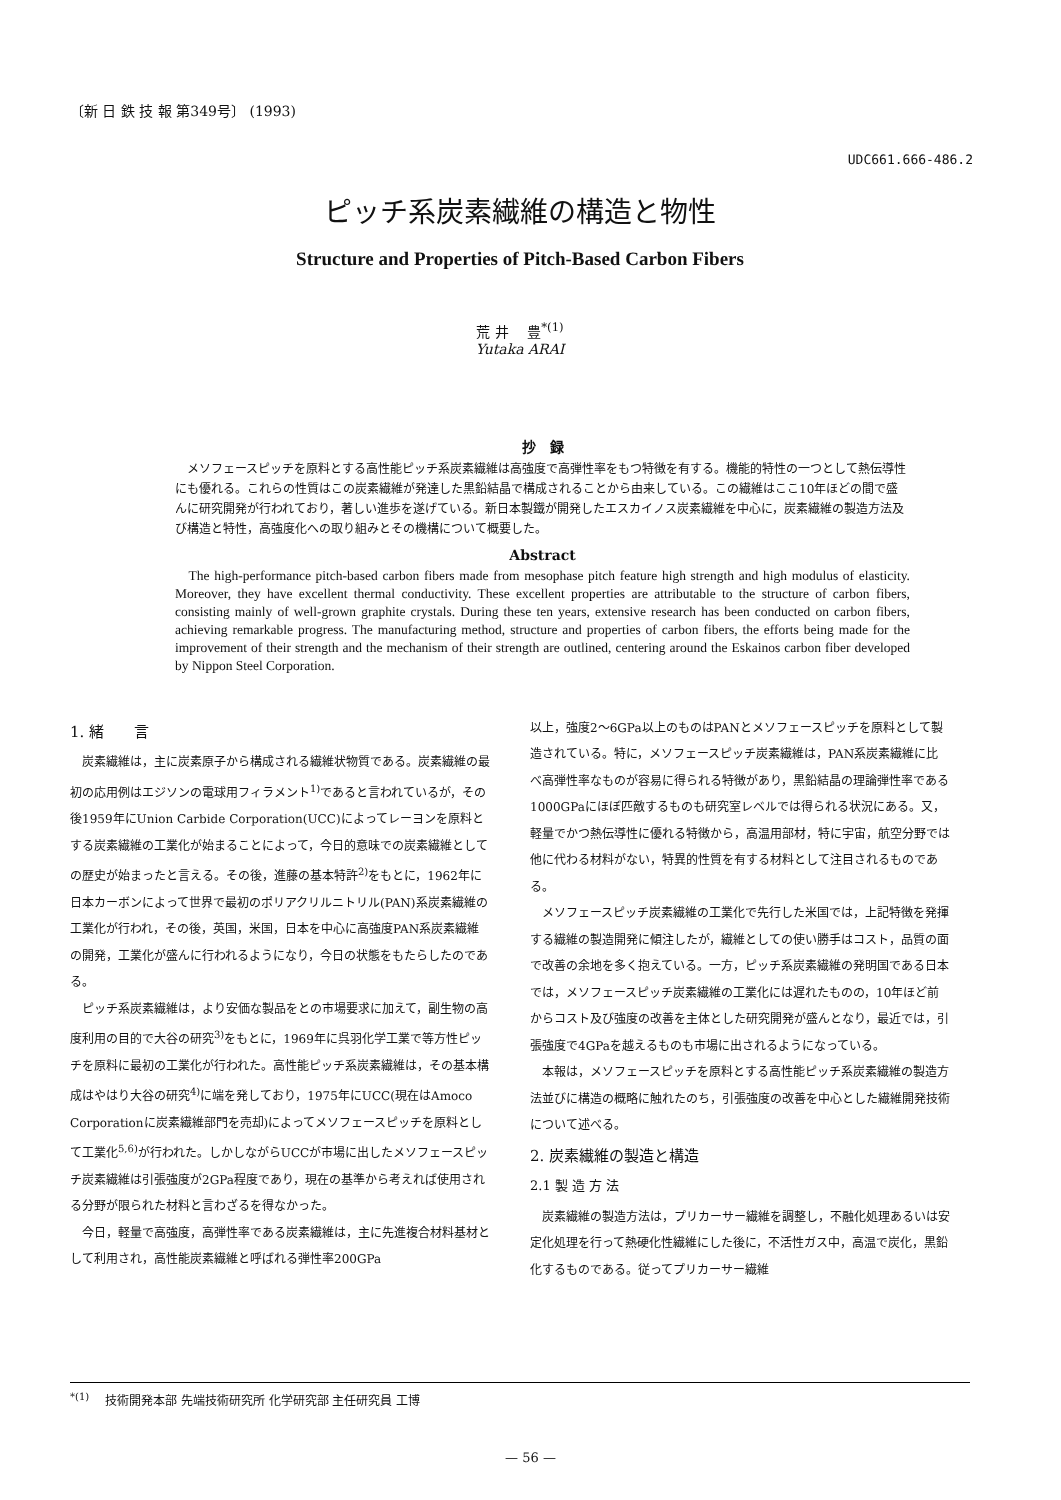〔新 日 鉄 技 報 第349号〕 (1993)
UDC661.666-486.2
ピッチ系炭素繊維の構造と物性
Structure and Properties of Pitch-Based Carbon Fibers
荒 井 　豊<sup>*(1)</sup>
Yutaka ARAI
抄　録
メソフェースピッチを原料とする高性能ピッチ系炭素繊維は高強度で高弾性率をもつ特徴を有する。機能的特性の一つとして熱伝導性にも優れる。これらの性質はこの炭素繊維が発達した黒鉛結晶で構成されることから由来している。この繊維はここ10年ほどの間で盛んに研究開発が行われており，著しい進歩を遂げている。新日本製鐵が開発したエスカイノス炭素繊維を中心に，炭素繊維の製造方法及び構造と特性，高強度化への取り組みとその機構について概要した。
Abstract
The high-performance pitch-based carbon fibers made from mesophase pitch feature high strength and high modulus of elasticity. Moreover, they have excellent thermal conductivity. These excellent properties are attributable to the structure of carbon fibers, consisting mainly of well-grown graphite crystals. During these ten years, extensive research has been conducted on carbon fibers, achieving remarkable progress. The manufacturing method, structure and properties of carbon fibers, the efforts being made for the improvement of their strength and the mechanism of their strength are outlined, centering around the Eskainos carbon fiber developed by Nippon Steel Corporation.
1. 緒　　言
炭素繊維は，主に炭素原子から構成される繊維状物質である。炭素繊維の最初の応用例はエジソンの電球用フィラメント<sup>1)</sup>であると言われているが，その後1959年にUnion Carbide Corporation(UCC)によってレーヨンを原料とする炭素繊維の工業化が始まることによって，今日的意味での炭素繊維としての歴史が始まったと言える。その後，進藤の基本特許<sup>2)</sup>をもとに，1962年に日本カーボンによって世界で最初のポリアクリルニトリル(PAN)系炭素繊維の工業化が行われ，その後，英国，米国，日本を中心に高強度PAN系炭素繊維の開発，工業化が盛んに行われるようになり，今日の状態をもたらしたのである。
ピッチ系炭素繊維は，より安価な製品をとの市場要求に加えて，副生物の高度利用の目的で大谷の研究<sup>3)</sup>をもとに，1969年に呉羽化学工業で等方性ピッチを原料に最初の工業化が行われた。高性能ピッチ系炭素繊維は，その基本構成はやはり大谷の研究<sup>4)</sup>に端を発しており，1975年にUCC(現在はAmoco Corporationに炭素繊維部門を売却)によってメソフェースピッチを原料として工業化<sup>5,6)</sup>が行われた。しかしながらUCCが市場に出したメソフェースピッチ炭素繊維は引張強度が2GPa程度であり，現在の基準から考えれば使用される分野が限られた材料と言わざるを得なかった。
今日，軽量で高強度，高弾性率である炭素繊維は，主に先進複合材料基材として利用され，高性能炭素繊維と呼ばれる弾性率200GPa
以上，強度2〜6GPa以上のものはPANとメソフェースピッチを原料として製造されている。特に，メソフェースピッチ炭素繊維は，PAN系炭素繊維に比べ高弾性率なものが容易に得られる特徴があり，黒鉛結晶の理論弾性率である1000GPaにほぼ匹敵するものも研究室レベルでは得られる状況にある。又，軽量でかつ熱伝導性に優れる特徴から，高温用部材，特に宇宙，航空分野では他に代わる材料がない，特異的性質を有する材料として注目されるものである。
メソフェースピッチ炭素繊維の工業化で先行した米国では，上記特徴を発揮する繊維の製造開発に傾注したが，繊維としての使い勝手はコスト，品質の面で改善の余地を多く抱えている。一方，ピッチ系炭素繊維の発明国である日本では，メソフェースピッチ炭素繊維の工業化には遅れたものの，10年ほど前からコスト及び強度の改善を主体とした研究開発が盛んとなり，最近では，引張強度で4GPaを越えるものも市場に出されるようになっている。
本報は，メソフェースピッチを原料とする高性能ピッチ系炭素繊維の製造方法並びに構造の概略に触れたのち，引張強度の改善を中心とした繊維開発技術について述べる。
2. 炭素繊維の製造と構造
2.1 製 造 方 法
炭素繊維の製造方法は，プリカーサー繊維を調整し，不融化処理あるいは安定化処理を行って熱硬化性繊維にした後に，不活性ガス中，高温で炭化，黒鉛化するものである。従ってプリカーサー繊維
<sup>*(1)</sup> 　技術開発本部 先端技術研究所 化学研究部 主任研究員 工博
— 56 —